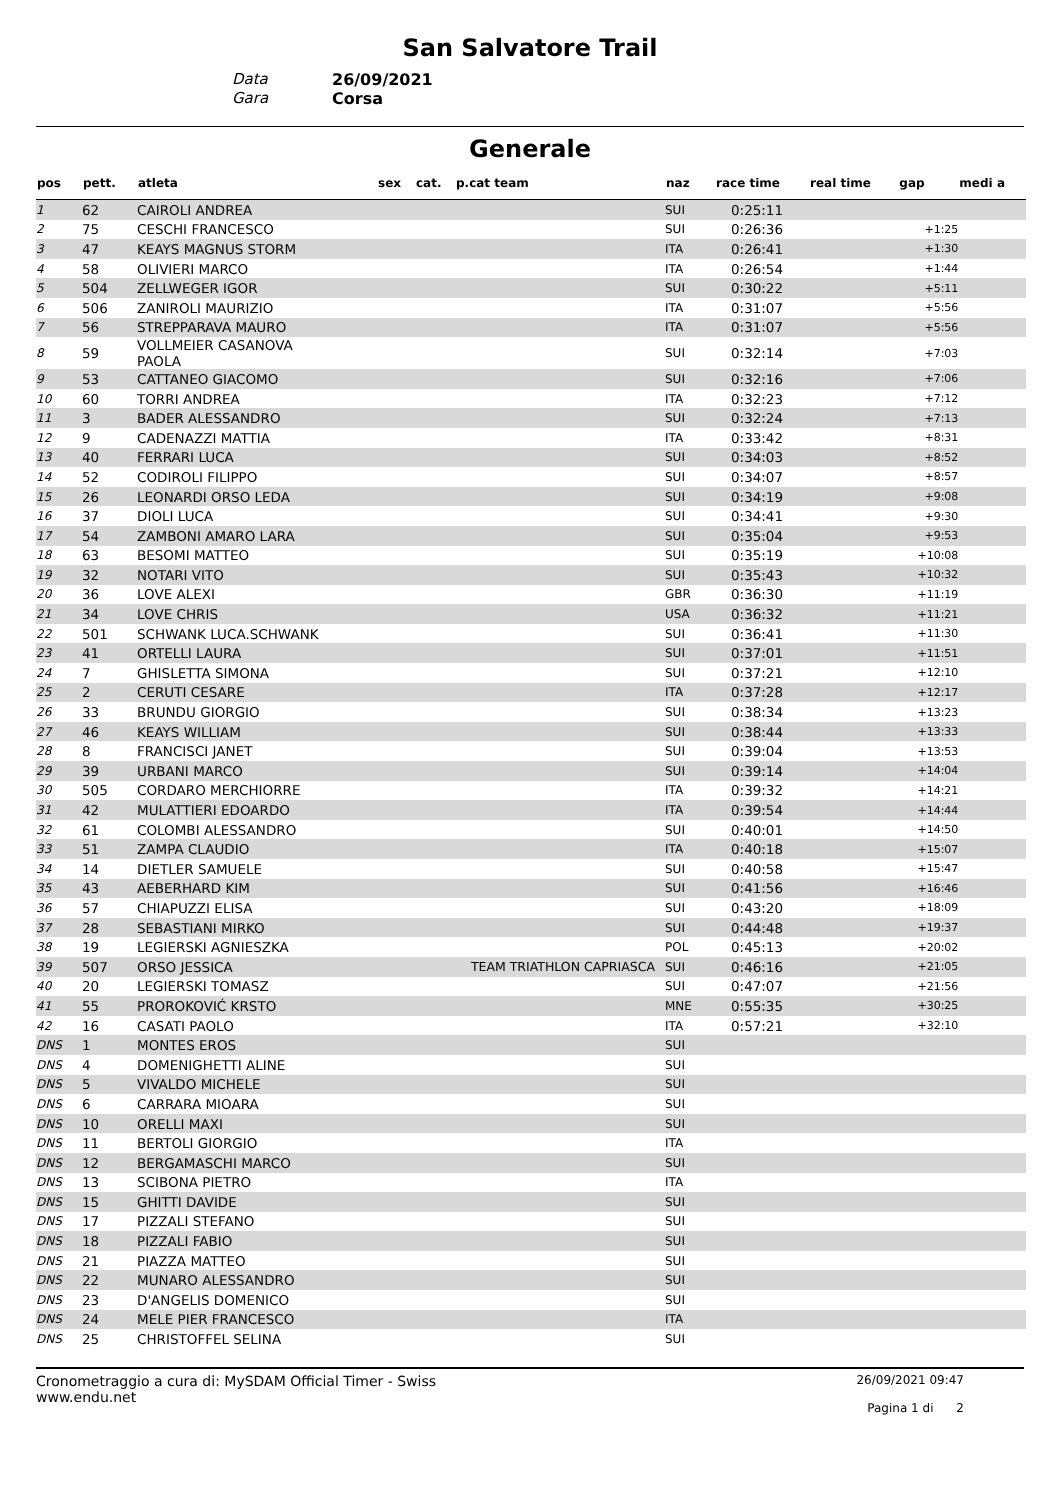San Salvatore Trail
Data 26/09/2021
Gara Corsa
Generale
| pos | pett. | atleta | sex | cat. | p.cat team | naz | race time | real time | gap | medi a |
| --- | --- | --- | --- | --- | --- | --- | --- | --- | --- | --- |
| 1 | 62 | CAIROLI ANDREA | | | | SUI | 0:25:11 | | | |
| 2 | 75 | CESCHI FRANCESCO | | | | SUI | 0:26:36 | | +1:25 | |
| 3 | 47 | KEAYS MAGNUS STORM | | | | ITA | 0:26:41 | | +1:30 | |
| 4 | 58 | OLIVIERI MARCO | | | | ITA | 0:26:54 | | +1:44 | |
| 5 | 504 | ZELLWEGER IGOR | | | | SUI | 0:30:22 | | +5:11 | |
| 6 | 506 | ZANIROLI MAURIZIO | | | | ITA | 0:31:07 | | +5:56 | |
| 7 | 56 | STREPPARAVA MAURO | | | | ITA | 0:31:07 | | +5:56 | |
| 8 | 59 | VOLLMEIER CASANOVA PAOLA | | | | SUI | 0:32:14 | | +7:03 | |
| 9 | 53 | CATTANEO GIACOMO | | | | SUI | 0:32:16 | | +7:06 | |
| 10 | 60 | TORRI ANDREA | | | | ITA | 0:32:23 | | +7:12 | |
| 11 | 3 | BADER ALESSANDRO | | | | SUI | 0:32:24 | | +7:13 | |
| 12 | 9 | CADENAZZI MATTIA | | | | ITA | 0:33:42 | | +8:31 | |
| 13 | 40 | FERRARI LUCA | | | | SUI | 0:34:03 | | +8:52 | |
| 14 | 52 | CODIROLI FILIPPO | | | | SUI | 0:34:07 | | +8:57 | |
| 15 | 26 | LEONARDI ORSO LEDA | | | | SUI | 0:34:19 | | +9:08 | |
| 16 | 37 | DIOLI LUCA | | | | SUI | 0:34:41 | | +9:30 | |
| 17 | 54 | ZAMBONI AMARO LARA | | | | SUI | 0:35:04 | | +9:53 | |
| 18 | 63 | BESOMI MATTEO | | | | SUI | 0:35:19 | | +10:08 | |
| 19 | 32 | NOTARI VITO | | | | SUI | 0:35:43 | | +10:32 | |
| 20 | 36 | LOVE ALEXI | | | | GBR | 0:36:30 | | +11:19 | |
| 21 | 34 | LOVE CHRIS | | | | USA | 0:36:32 | | +11:21 | |
| 22 | 501 | SCHWANK LUCA.SCHWANK | | | | SUI | 0:36:41 | | +11:30 | |
| 23 | 41 | ORTELLI LAURA | | | | SUI | 0:37:01 | | +11:51 | |
| 24 | 7 | GHISLETTA SIMONA | | | | SUI | 0:37:21 | | +12:10 | |
| 25 | 2 | CERUTI CESARE | | | | ITA | 0:37:28 | | +12:17 | |
| 26 | 33 | BRUNDU GIORGIO | | | | SUI | 0:38:34 | | +13:23 | |
| 27 | 46 | KEAYS WILLIAM | | | | SUI | 0:38:44 | | +13:33 | |
| 28 | 8 | FRANCISCI JANET | | | | SUI | 0:39:04 | | +13:53 | |
| 29 | 39 | URBANI MARCO | | | | SUI | 0:39:14 | | +14:04 | |
| 30 | 505 | CORDARO MERCHIORRE | | | | ITA | 0:39:32 | | +14:21 | |
| 31 | 42 | MULATTIERI EDOARDO | | | | ITA | 0:39:54 | | +14:44 | |
| 32 | 61 | COLOMBI ALESSANDRO | | | | SUI | 0:40:01 | | +14:50 | |
| 33 | 51 | ZAMPA CLAUDIO | | | | ITA | 0:40:18 | | +15:07 | |
| 34 | 14 | DIETLER SAMUELE | | | | SUI | 0:40:58 | | +15:47 | |
| 35 | 43 | AEBERHARD KIM | | | | SUI | 0:41:56 | | +16:46 | |
| 36 | 57 | CHIAPUZZI ELISA | | | | SUI | 0:43:20 | | +18:09 | |
| 37 | 28 | SEBASTIANI MIRKO | | | | SUI | 0:44:48 | | +19:37 | |
| 38 | 19 | LEGIERSKI AGNIESZKA | | | | POL | 0:45:13 | | +20:02 | |
| 39 | 507 | ORSO JESSICA | | | TEAM TRIATHLON CAPRIASCA | SUI | 0:46:16 | | +21:05 | |
| 40 | 20 | LEGIERSKI TOMASZ | | | | SUI | 0:47:07 | | +21:56 | |
| 41 | 55 | PROROKOVIĆ KRSTO | | | | MNE | 0:55:35 | | +30:25 | |
| 42 | 16 | CASATI PAOLO | | | | ITA | 0:57:21 | | +32:10 | |
| DNS | 1 | MONTES EROS | | | | SUI | | | | |
| DNS | 4 | DOMENIGHETTI ALINE | | | | SUI | | | | |
| DNS | 5 | VIVALDO MICHELE | | | | SUI | | | | |
| DNS | 6 | CARRARA MIOARA | | | | SUI | | | | |
| DNS | 10 | ORELLI MAXI | | | | SUI | | | | |
| DNS | 11 | BERTOLI GIORGIO | | | | ITA | | | | |
| DNS | 12 | BERGAMASCHI MARCO | | | | SUI | | | | |
| DNS | 13 | SCIBONA PIETRO | | | | ITA | | | | |
| DNS | 15 | GHITTI DAVIDE | | | | SUI | | | | |
| DNS | 17 | PIZZALI STEFANO | | | | SUI | | | | |
| DNS | 18 | PIZZALI FABIO | | | | SUI | | | | |
| DNS | 21 | PIAZZA MATTEO | | | | SUI | | | | |
| DNS | 22 | MUNARO ALESSANDRO | | | | SUI | | | | |
| DNS | 23 | D'ANGELIS DOMENICO | | | | SUI | | | | |
| DNS | 24 | MELE PIER FRANCESCO | | | | ITA | | | | |
| DNS | 25 | CHRISTOFFEL SELINA | | | | SUI | | | | |
Cronometraggio a cura di: MySDAM Official Timer - Swiss
www.endu.net
26/09/2021 09:47
Pagina 1 di 2